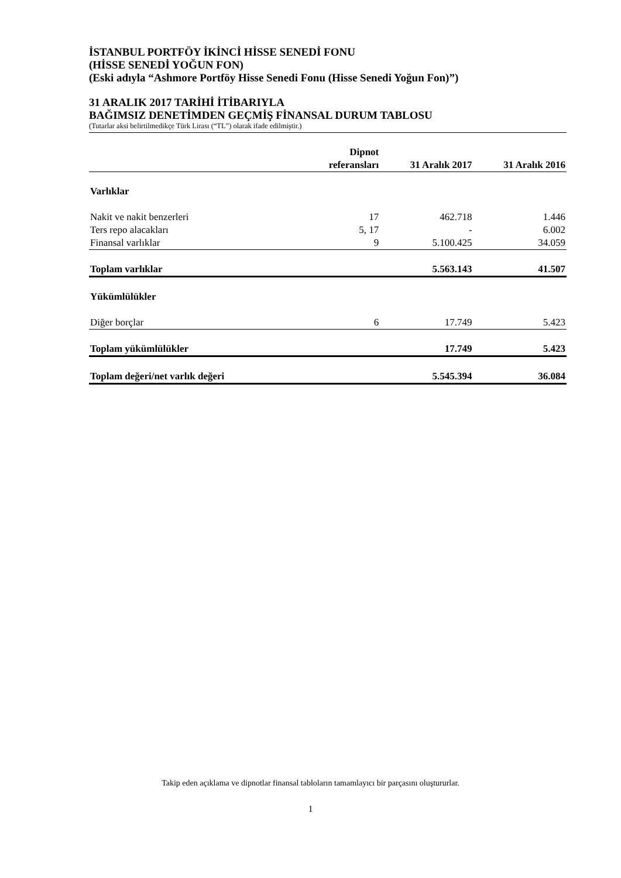İSTANBUL PORTFÖY İKİNCİ HİSSE SENEDİ FONU
(HİSSE SENEDİ YOĞUN FON)
(Eski adıyla “Ashmore Portföy Hisse Senedi Fonu (Hisse Senedi Yoğun Fon)”)
31 ARALIK 2017 TARİHİ İTİBARIYLA
BAĞIMSIZ DENETİMDEN GEÇMİŞ FİNANSAL DURUM TABLOSU
(Tutarlar aksi belirtilmedikçe Türk Lirası (“TL”) olarak ifade edilmiştir.)
| | Dipnot referansları | 31 Aralık 2017 | 31 Aralık 2016 |
| --- | --- | --- | --- |
| Varlıklar | | | |
| Nakit ve nakit benzerleri | 17 | 462.718 | 1.446 |
| Ters repo alacakları | 5, 17 | - | 6.002 |
| Finansal varlıklar | 9 | 5.100.425 | 34.059 |
| Toplam varlıklar | | 5.563.143 | 41.507 |
| Yükümlülükler | | | |
| Diğer borçlar | 6 | 17.749 | 5.423 |
| Toplam yükümlülükler | | 17.749 | 5.423 |
| Toplam değeri/net varlık değeri | | 5.545.394 | 36.084 |
Takip eden açıklama ve dipnotlar finansal tabloların tamamlayıcı bir parçasını oluştururlar.
1